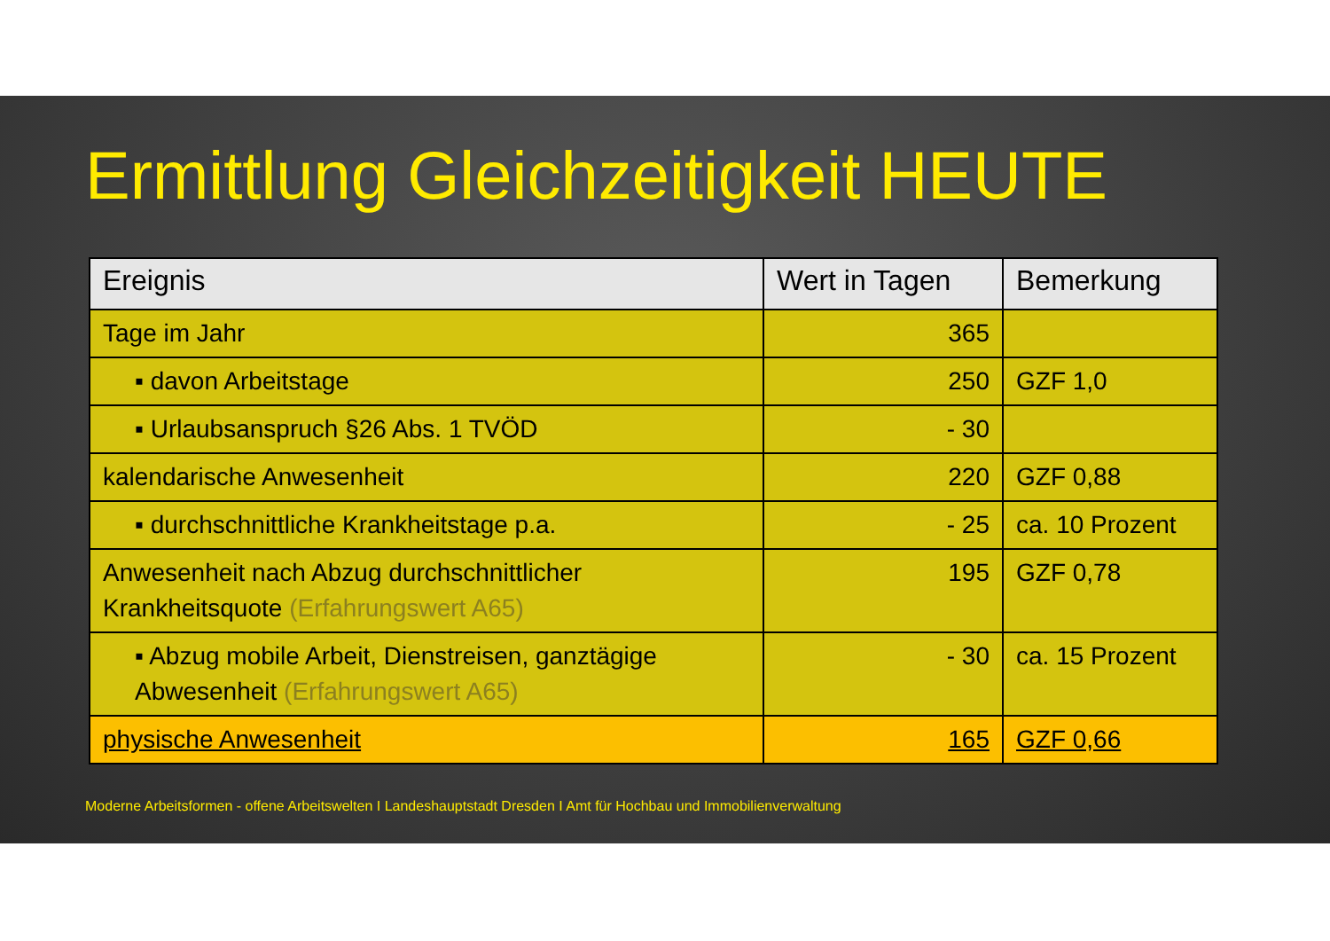Ermittlung Gleichzeitigkeit HEUTE
| Ereignis | Wert in Tagen | Bemerkung |
| --- | --- | --- |
| Tage im Jahr | 365 | |
| ▪ davon Arbeitstage | 250 | GZF 1,0 |
| ▪ Urlaubsanspruch §26 Abs. 1 TVÖD | - 30 | |
| kalendarische Anwesenheit | 220 | GZF 0,88 |
| ▪ durchschnittliche Krankheitstage p.a. | - 25 | ca. 10 Prozent |
| Anwesenheit nach Abzug durchschnittlicher Krankheitsquote (Erfahrungswert A65) | 195 | GZF 0,78 |
| ▪ Abzug mobile Arbeit, Dienstreisen, ganztägige Abwesenheit (Erfahrungswert A65) | - 30 | ca. 15 Prozent |
| physische Anwesenheit | 165 | GZF 0,66 |
Moderne Arbeitsformen - offene Arbeitswelten I Landeshauptstadt Dresden I Amt für Hochbau und Immobilienverwaltung